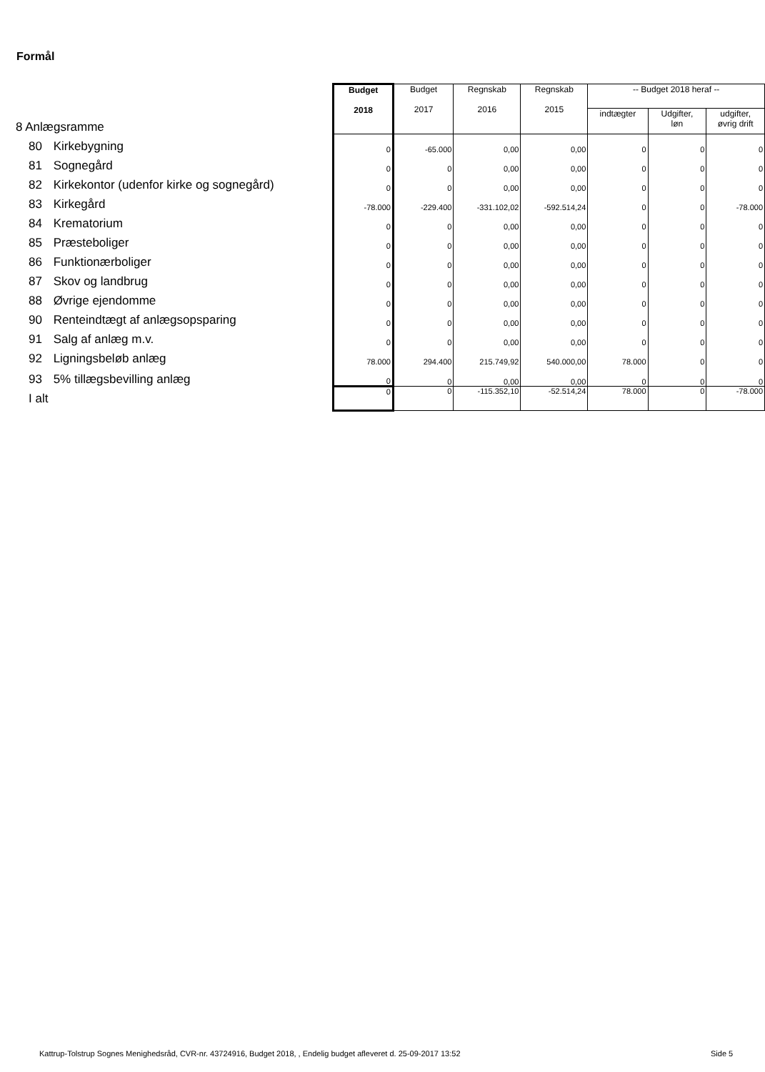Formål
| 8 Anlægsramme | | Budget 2018 | Budget 2017 | Regnskab 2016 | Regnskab 2015 | -- Budget 2018 heraf -- | | |
| | | | | | | indtægter | Udgifter, løn | udgifter, øvrig drift |
| 80 | Kirkebygning | 0 | -65.000 | 0,00 | 0,00 | 0 | 0 | 0 |
| 81 | Sognegård | 0 | 0 | 0,00 | 0,00 | 0 | 0 | 0 |
| 82 | Kirkekontor (udenfor kirke og sognegård) | 0 | 0 | 0,00 | 0,00 | 0 | 0 | 0 |
| 83 | Kirkegård | -78.000 | -229.400 | -331.102,02 | -592.514,24 | 0 | 0 | -78.000 |
| 84 | Krematorium | 0 | 0 | 0,00 | 0,00 | 0 | 0 | 0 |
| 85 | Præsteboliger | 0 | 0 | 0,00 | 0,00 | 0 | 0 | 0 |
| 86 | Funktionærboliger | 0 | 0 | 0,00 | 0,00 | 0 | 0 | 0 |
| 87 | Skov og landbrug | 0 | 0 | 0,00 | 0,00 | 0 | 0 | 0 |
| 88 | Øvrige ejendomme | 0 | 0 | 0,00 | 0,00 | 0 | 0 | 0 |
| 90 | Renteindtægt af anlægsopsparing | 0 | 0 | 0,00 | 0,00 | 0 | 0 | 0 |
| 91 | Salg af anlæg m.v. | 0 | 0 | 0,00 | 0,00 | 0 | 0 | 0 |
| 92 | Ligningsbeløb anlæg | 78.000 | 294.400 | 215.749,92 | 540.000,00 | 78.000 | 0 | 0 |
| 93 | 5% tillægsbevilling anlæg | 0 | 0 | 0,00 | 0,00 | 0 | 0 | 0 |
| I alt | | 0 | 0 | -115.352,10 | -52.514,24 | 78.000 | 0 | -78.000 |
Kattrup-Tolstrup Sognes Menighedsråd, CVR-nr. 43724916, Budget 2018, , Endelig budget afleveret d. 25-09-2017 13:52
Side 5